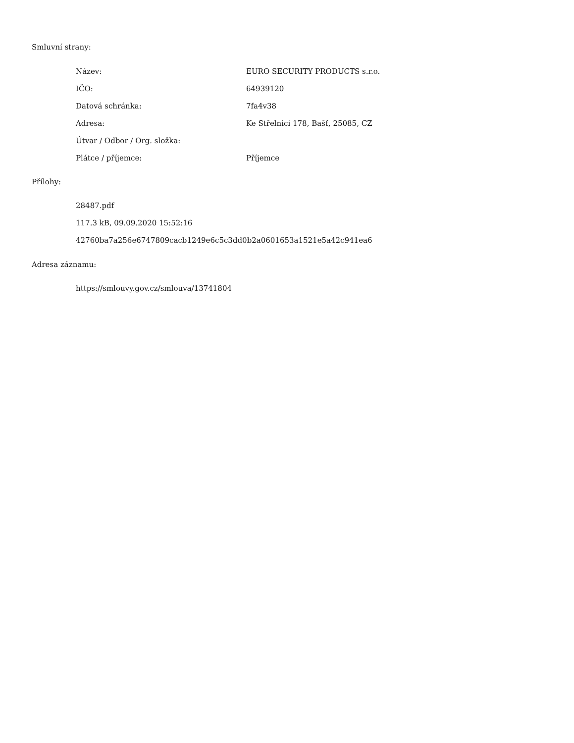Smluvní strany:
| Název: | EURO SECURITY PRODUCTS s.r.o. |
| IČO: | 64939120 |
| Datová schránka: | 7fa4v38 |
| Adresa: | Ke Střelnici 178, Bašť, 25085, CZ |
| Útvar / Odbor / Org. složka: | |
| Plátce / příjemce: | Příjemce |
Přílohy:
28487.pdf
117.3 kB, 09.09.2020 15:52:16
42760ba7a256e6747809cacb1249e6c5c3dd0b2a0601653a1521e5a42c941ea6
Adresa záznamu:
https://smlouvy.gov.cz/smlouva/13741804